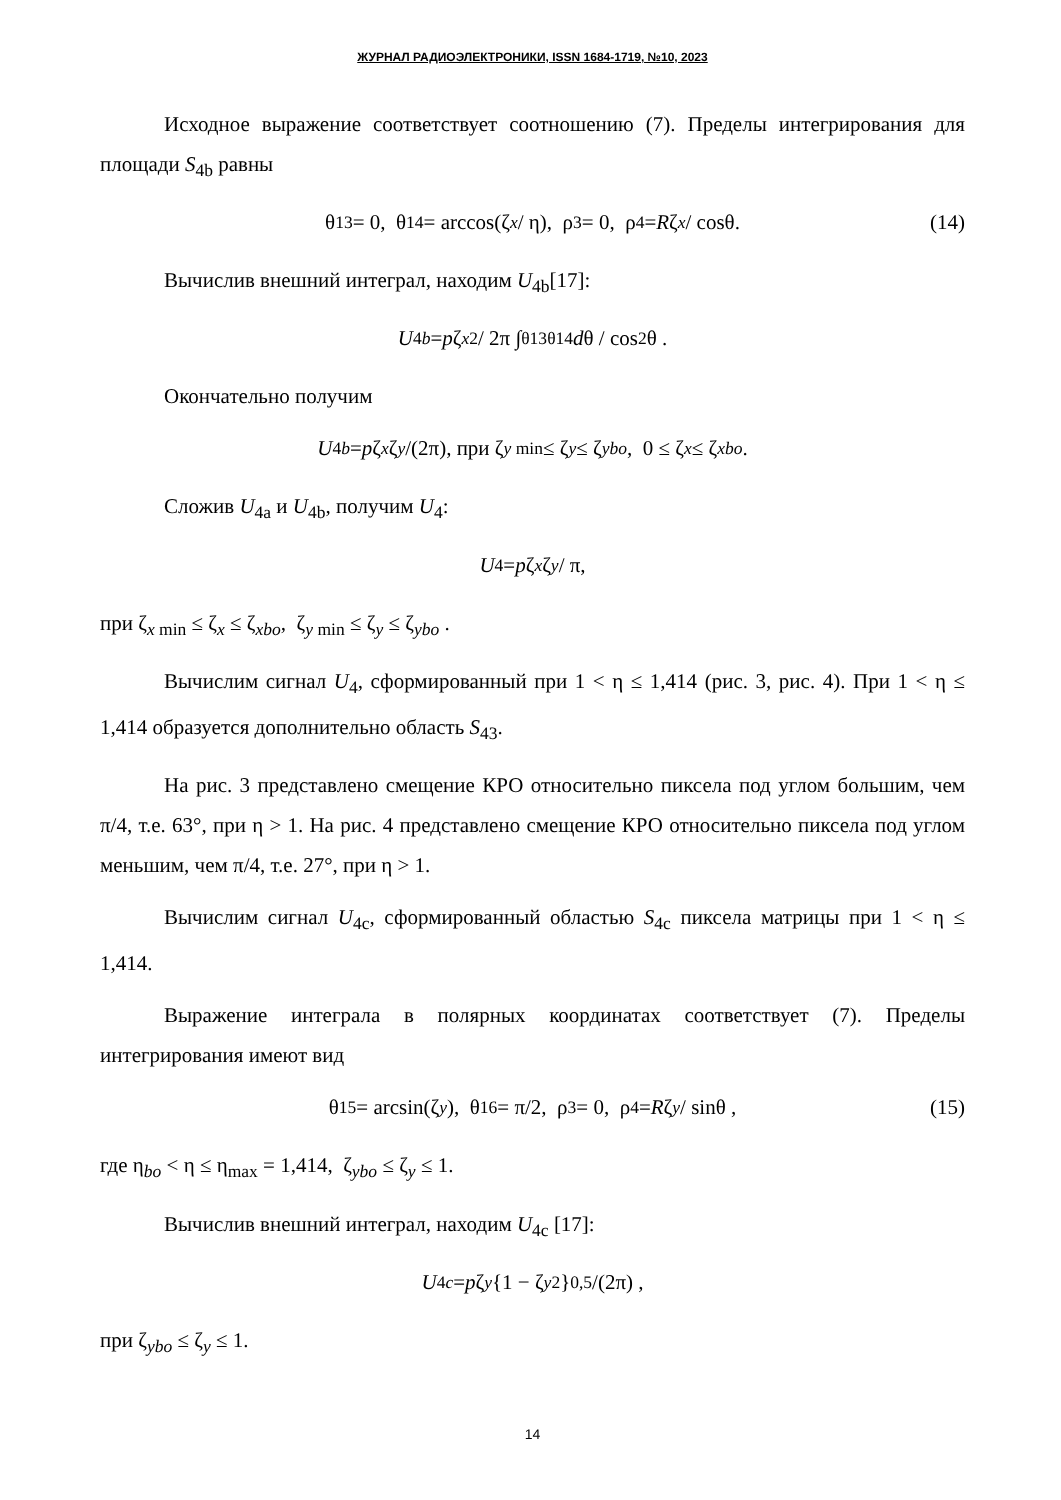ЖУРНАЛ РАДИОЭЛЕКТРОНИКИ, ISSN 1684-1719, №10, 2023
Исходное выражение соответствует соотношению (7). Пределы интегрирования для площади S<sub>4b</sub> равны
θ<sub>13</sub> = 0, θ<sub>14</sub> = arccos(ζ<sub>x</sub> / η), ρ<sub>3</sub> = 0, ρ<sub>4</sub> = R ζ<sub>x</sub> / cosθ. (14)
Вычислив внешний интеграл, находим U<sub>4b</sub>[17]:
U<sub>4b</sub> = p ζ<sub>x</sub><sup>2</sup> / 2π ∫<sub>θ13</sub><sup>θ14</sup> d θ / cos<sup>2</sup>θ .
Окончательно получим
U<sub>4b</sub> = p ζ<sub>x</sub> ζ<sub>y</sub> /(2π), при ζ<sub>y min</sub> ≤ ζ<sub>y</sub> ≤ ζ<sub>ybo</sub>, 0 ≤ ζ<sub>x</sub> ≤ ζ<sub>xbo</sub>.
Сложив U<sub>4a</sub> и U<sub>4b</sub>, получим U<sub>4</sub>:
U<sub>4</sub> = p ζ<sub>x</sub> ζ<sub>y</sub> / π,
при ζ<sub>x min</sub> ≤ ζ<sub>x</sub> ≤ ζ<sub>xbo</sub>, ζ<sub>y min</sub> ≤ ζ<sub>y</sub> ≤ ζ<sub>ybo</sub> .
Вычислим сигнал U<sub>4</sub>, сформированный при 1 < η ≤ 1,414 (рис. 3, рис. 4). При 1 < η ≤ 1,414 образуется дополнительно область S<sub>43</sub>.
На рис. 3 представлено смещение КРО относительно пиксела под углом большим, чем π/4, т.е. 63°, при η > 1. На рис. 4 представлено смещение КРО относительно пиксела под углом меньшим, чем π/4, т.е. 27°, при η > 1.
Вычислим сигнал U<sub>4c</sub>, сформированный областью S<sub>4c</sub> пиксела матрицы при 1 < η ≤ 1,414.
Выражение интеграла в полярных координатах соответствует (7). Пределы интегрирования имеют вид
θ<sub>15</sub> = arcsin(ζ<sub>y</sub>), θ<sub>16</sub> = π/2, ρ<sub>3</sub> = 0, ρ<sub>4</sub> = R ζ<sub>y</sub> / sinθ , (15)
где η<sub>bo</sub> < η ≤ η<sub>max</sub> = 1,414, ζ<sub>ybo</sub> ≤ ζ<sub>y</sub> ≤ 1.
Вычислив внешний интеграл, находим U<sub>4c</sub> [17]:
U<sub>4c</sub> = p ζ<sub>y</sub> {1 − ζ<sub>y</sub><sup>2</sup>}<sup>0,5</sup> /(2π) ,
при ζ<sub>ybo</sub> ≤ ζ<sub>y</sub> ≤ 1.
14